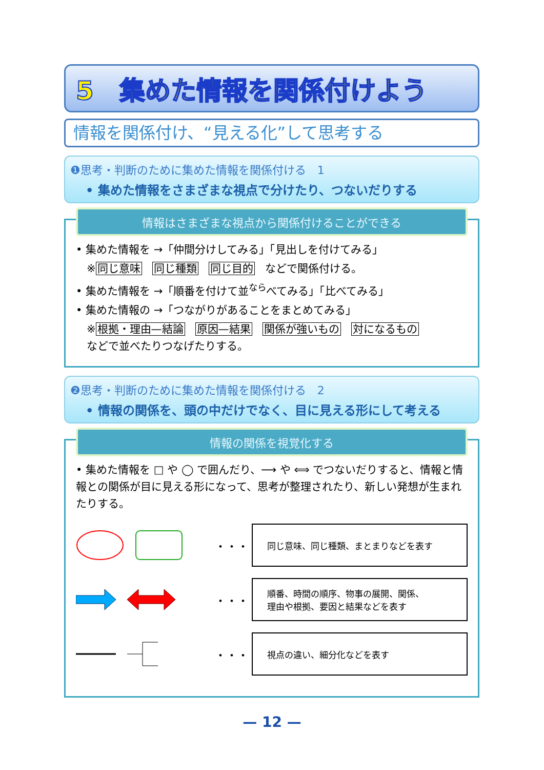5　集めた情報を関係付けよう
情報を関係付け、“見える化”して思考する
❶思考・判断のために集めた情報を関係付ける　1
• 集めた情報をさまざまな視点で分けたり、つないだりする
情報はさまざまな視点から関係付けることができる
• 集めた情報を →「仲間分けしてみる」「見出しを付けてみる」
　※同じ意味 同じ種類 同じ目的 などで関係付ける。
• 集めた情報を →「順番を付けて並<sup>なら</sup>べてみる」「比べてみる」
• 集めた情報の →「つながりがあることをまとめてみる」
　※根拠・理由—結論 原因—結果 関係が強いもの 対になるもの
　などで並べたりつなげたりする。
❷思考・判断のために集めた情報を関係付ける　2
• 情報の関係を、頭の中だけでなく、目に見える形にして考える
情報の関係を視覚化する
• 集めた情報を □ や ◯ で囲んだり、⟶ や ⟺ でつないだりすると、情報と情報との関係が目に見える形になって、思考が整理されたり、新しい発想が生まれたりする。
・・・
同じ意味、同じ種類、まとまりなどを表す
・・・
順番、時間の順序、物事の展開、関係、
理由や根拠、要因と結果などを表す
・・・
視点の違い、細分化などを表す
— 12 —